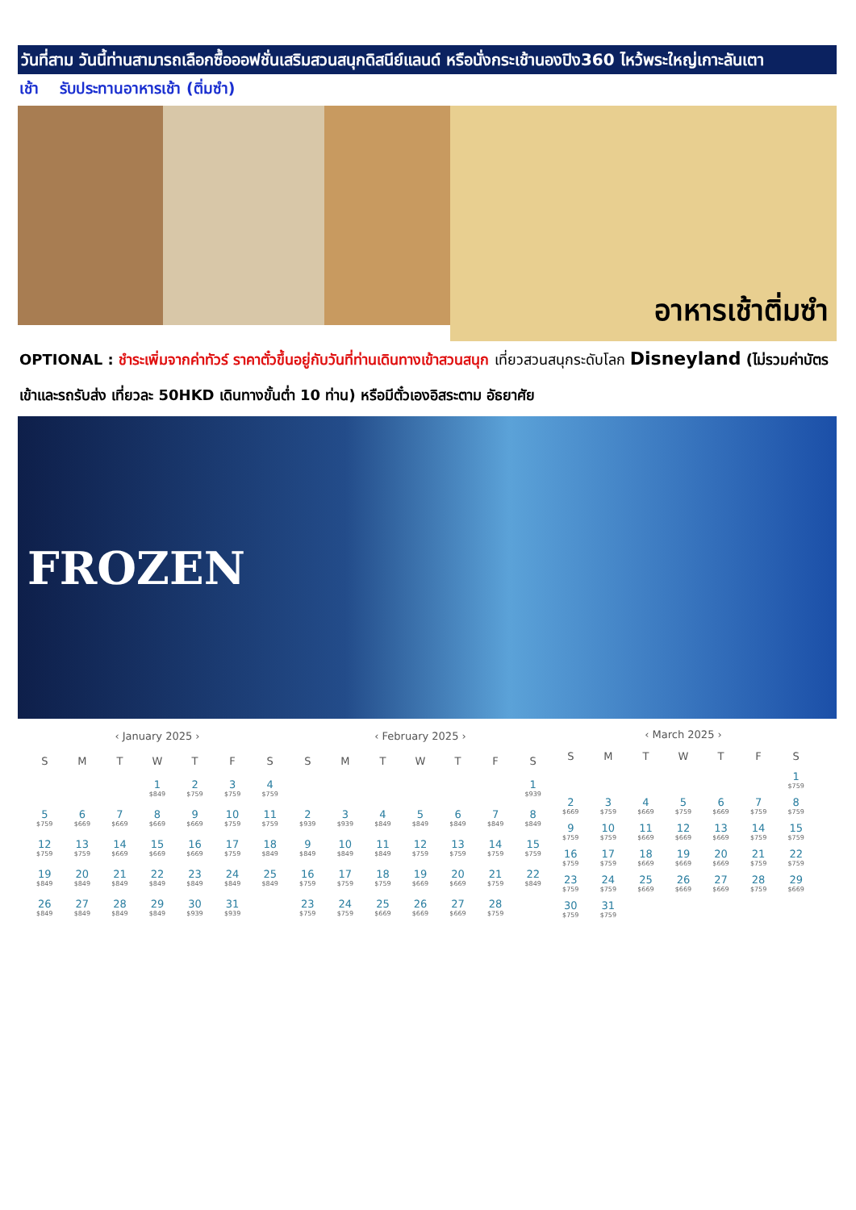วันที่สาม วันนี้ท่านสามารถเลือกซื้อออฟชั่นเสริมสวนสนุกดิสนีย์แลนด์ หรือนั่งกระเช้านองปิง360 ไหว้พระใหญ่เกาะลันเตา
เช้า รับประทานอาหารเช้า (ติ่มซำ)
อาหารเช้าติ่มซำ
OPTIONAL : ชำระเพิ่มจากค่าทัวร์ ราคาตั๋วขึ้นอยู่กับวันที่ท่านเดินทางเข้าสวนสนุก เที่ยวสวนสนุกระดับโลก Disneyland (ไม่รวมค่าบัตรเข้าและรถรับส่ง เที่ยวละ 50HKD เดินทางขั้นต่ำ 10 ท่าน) หรือมีตั๋วเองอิสระตาม อัธยาศัย
FROZEN
| ‹ January 2025 › | | | | | | |
| --- | --- | --- | --- | --- | --- | --- |
| S | M | T | W | T | F | S |
| | | | 1 $849 | 2 $759 | 3 $759 | 4 $759 |
| 5 $759 | 6 $669 | 7 $669 | 8 $669 | 9 $669 | 10 $759 | 11 $759 |
| 12 $759 | 13 $759 | 14 $669 | 15 $669 | 16 $669 | 17 $759 | 18 $849 |
| 19 $849 | 20 $849 | 21 $849 | 22 $849 | 23 $849 | 24 $849 | 25 $849 |
| 26 $849 | 27 $849 | 28 $849 | 29 $849 | 30 $939 | 31 $939 | |
| ‹ February 2025 › | | | | | | |
| --- | --- | --- | --- | --- | --- | --- |
| S | M | T | W | T | F | S |
| | | | | | | 1 $939 |
| 2 $939 | 3 $939 | 4 $849 | 5 $849 | 6 $849 | 7 $849 | 8 $849 |
| 9 $849 | 10 $849 | 11 $849 | 12 $759 | 13 $759 | 14 $759 | 15 $759 |
| 16 $759 | 17 $759 | 18 $759 | 19 $669 | 20 $669 | 21 $759 | 22 $849 |
| 23 $759 | 24 $759 | 25 $669 | 26 $669 | 27 $669 | 28 $759 | |
| ‹ March 2025 › | | | | | | |
| --- | --- | --- | --- | --- | --- | --- |
| S | M | T | W | T | F | S |
| | | | | | | 1 $759 |
| 2 $669 | 3 $759 | 4 $669 | 5 $759 | 6 $669 | 7 $759 | 8 $759 |
| 9 $759 | 10 $759 | 11 $669 | 12 $669 | 13 $669 | 14 $759 | 15 $759 |
| 16 $759 | 17 $759 | 18 $669 | 19 $669 | 20 $669 | 21 $759 | 22 $759 |
| 23 $759 | 24 $759 | 25 $669 | 26 $669 | 27 $669 | 28 $759 | 29 $669 |
| 30 $759 | 31 $759 | | | | | |